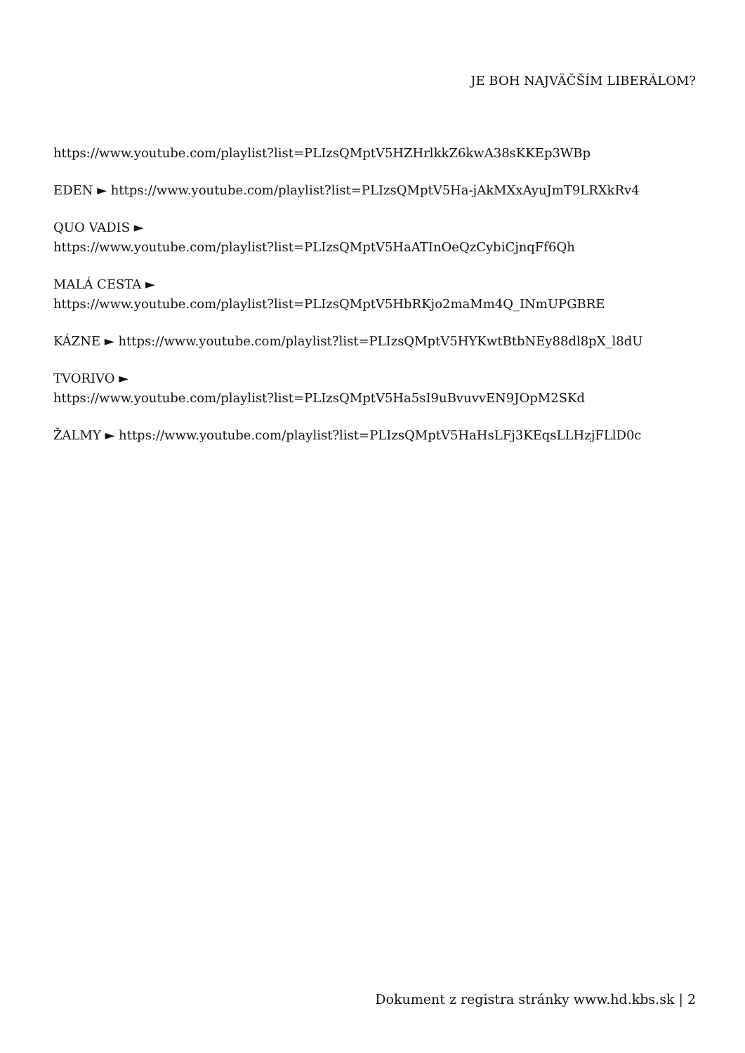JE BOH NAJVÄČŠÍM LIBERÁLOM?
https://www.youtube.com/playlist?list=PLIzsQMptV5HZHrlkkZ6kwA38sKKEp3WBp
EDEN ► https://www.youtube.com/playlist?list=PLIzsQMptV5Ha-jAkMXxAyuJmT9LRXkRv4
QUO VADIS ►
https://www.youtube.com/playlist?list=PLIzsQMptV5HaATInOeQzCybiCjnqFf6Qh
MALÁ CESTA ►
https://www.youtube.com/playlist?list=PLIzsQMptV5HbRKjo2maMm4Q_INmUPGBRE
KÁZNE ► https://www.youtube.com/playlist?list=PLIzsQMptV5HYKwtBtbNEy88dl8pX_l8dU
TVORIVO ►
https://www.youtube.com/playlist?list=PLIzsQMptV5Ha5sI9uBvuvvEN9JOpM2SKd
ŽALMY ► https://www.youtube.com/playlist?list=PLIzsQMptV5HaHsLFj3KEqsLLHzjFLlD0c
Dokument z registra stránky www.hd.kbs.sk | 2